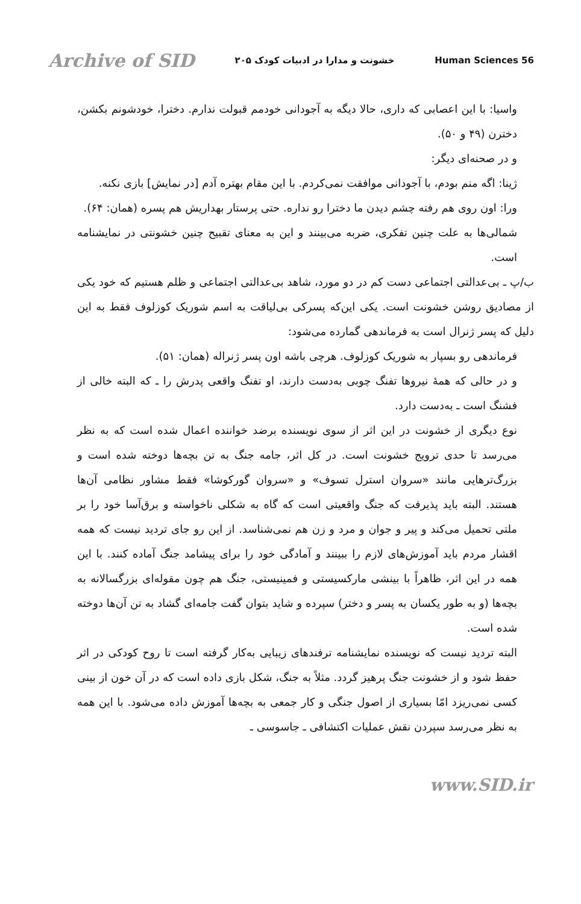Archive of SID خشونت و مدارا در ادبیات کودک ۲۰۵ Human Sciences 56
واسیا: با این اعصابی که داری، حالا دیگه به آجودانی خودمم قبولت ندارم. دخترا، خودشونم بکشن، دخترن (۴۹ و ۵۰).
و در صحنه‌ای دیگر:
ژینا: اگه منم بودم، با آجودانی موافقت نمی‌کردم. با این مقام بهتره آدم [در نمایش] بازی نکنه.
ورا: اون روی هم رفته چشم دیدن ما دخترا رو نداره. حتی پرستار بهداریش هم پسره (همان: ۶۴).
شمالی‌ها به علت چنین تفکری، ضربه می‌بینند و این به معنای تقبیح چنین خشونتی در نمایشنامه است.
ب/پ ـ بی‌عدالتی اجتماعی دست کم در دو مورد، شاهد بی‌عدالتی اجتماعی و ظلم هستیم که خود یکی از مصادیق روشن خشونت است. یکی این‌که پسرکی بی‌لیاقت به اسم شوریک کوزلوف فقط به این دلیل که پسر ژنرال است به فرماندهی گمارده می‌شود:
فرماندهی رو بسپار به شوریک کوزلوف. هرچی باشه اون پسر ژنراله (همان: ۵۱).
و در حالی که همهٔ نیروها تفنگ چوبی به‌دست دارند، او تفنگ واقعی پدرش را ـ که البته خالی از فشنگ است ـ به‌دست دارد.
نوع دیگری از خشونت در این اثر از سوی نویسنده برضد خواننده اعمال شده است که به نظر می‌رسد تا حدی ترویج خشونت است. در کل اثر، جامه جنگ به تن بچه‌ها دوخته شده است و بزرگ‌ترهایی مانند «سروان استرل تسوف» و «سروان گورکوشا» فقط مشاور نظامی آن‌ها هستند. البته باید پذیرفت که جنگ واقعیتی است که گاه به شکلی ناخواسته و برق‌آسا خود را بر ملتی تحمیل می‌کند و پیر و جوان و مرد و زن هم نمی‌شناسد. از این رو جای تردید نیست که همه اقشار مردم باید آموزش‌های لازم را ببینند و آمادگی خود را برای پیشامد جنگ آماده کنند. با این همه در این اثر، ظاهراً با بینشی مارکسیستی و فمینیستی، جنگ هم چون مقوله‌ای بزرگسالانه به بچه‌ها (و به طور یکسان به پسر و دختر) سپرده و شاید بتوان گفت جامه‌ای گشاد به تن آن‌ها دوخته شده است.
البته تردید نیست که نویسنده نمایشنامه ترفندهای زیبایی به‌کار گرفته است تا روح کودکی در اثر حفظ شود و از خشونت جنگ پرهیز گردد. مثلاً به جنگ، شکل بازی داده است که در آن خون از بینی کسی نمی‌ریزد امّا بسیاری از اصول جنگی و کار جمعی به بچه‌ها آموزش داده می‌شود. با این همه به نظر می‌رسد سپردن نقش عملیات اکتشافی ـ جاسوسی ـ
www.SID.ir